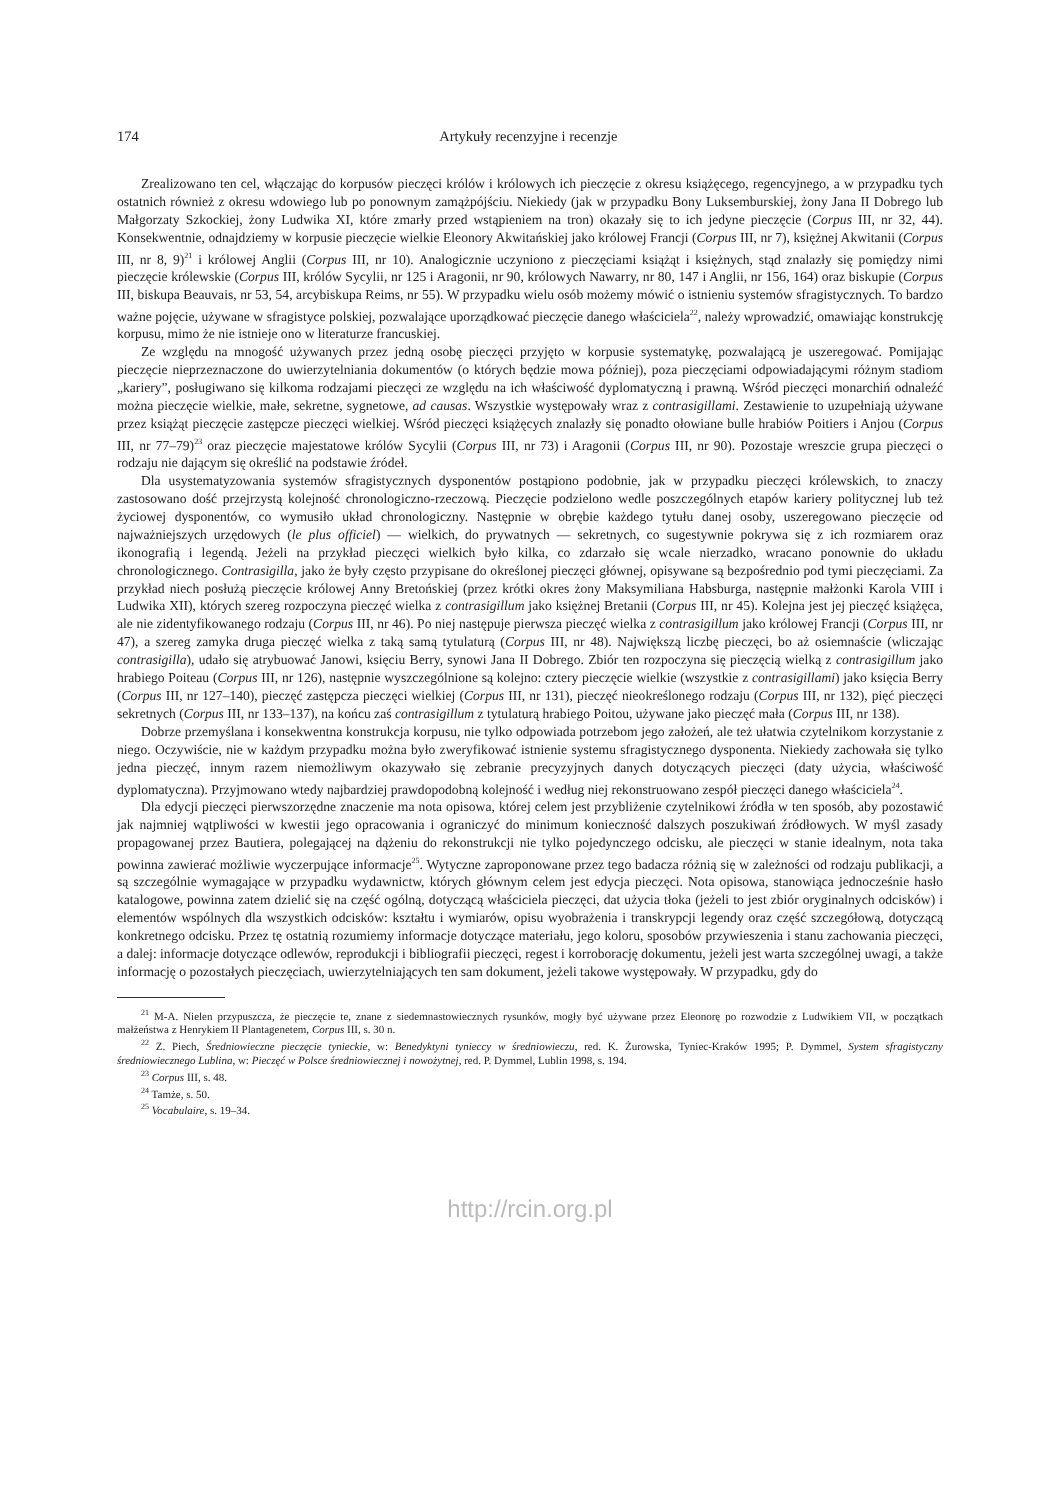174 Artykuły recenzyjne i recenzje
Zrealizowano ten cel, włączając do korpusów pieczęci królów i królowych ich pieczęcie z okresu książęcego, regencyjnego, a w przypadku tych ostatnich również z okresu wdowiego lub po ponownym zamążpójściu. Niekiedy (jak w przypadku Bony Luksemburskiej, żony Jana II Dobrego lub Małgorzaty Szkockiej, żony Ludwika XI, które zmarły przed wstąpieniem na tron) okazały się to ich jedyne pieczęcie (Corpus III, nr 32, 44). Konsekwentnie, odnajdziemy w korpusie pieczęcie wielkie Eleonory Akwitańskiej jako królowej Francji (Corpus III, nr 7), księżnej Akwitanii (Corpus III, nr 8, 9)<sup>21</sup> i królowej Anglii (Corpus III, nr 10). Analogicznie uczyniono z pieczęciami książąt i księżnych, stąd znalazły się pomiędzy nimi pieczęcie królewskie (Corpus III, królów Sycylii, nr 125 i Aragonii, nr 90, królowych Nawarry, nr 80, 147 i Anglii, nr 156, 164) oraz biskupie (Corpus III, biskupa Beauvais, nr 53, 54, arcybiskupa Reims, nr 55). W przypadku wielu osób możemy mówić o istnieniu systemów sfragistycznych. To bardzo ważne pojęcie, używane w sfragistyce polskiej, pozwalające uporządkować pieczęcie danego właściciela<sup>22</sup>, należy wprowadzić, omawiając konstrukcję korpusu, mimo że nie istnieje ono w literaturze francuskiej.
Ze względu na mnogość używanych przez jedną osobę pieczęci przyjęto w korpusie systematykę, pozwalającą je uszeregować. Pomijając pieczęcie nieprzeznaczone do uwierzytelniania dokumentów (o których będzie mowa później), poza pieczęciami odpowiadającymi różnym stadiom „kariery”, posługiwano się kilkoma rodzajami pieczęci ze względu na ich właściwość dyplomatyczną i prawną. Wśród pieczęci monarchiń odnaleźć można pieczęcie wielkie, małe, sekretne, sygnetowe, ad causas. Wszystkie występowały wraz z contrasigillami. Zestawienie to uzupełniają używane przez książąt pieczęcie zastępcze pieczęci wielkiej. Wśród pieczęci książęcych znalazły się ponadto ołowiane bulle hrabiów Poitiers i Anjou (Corpus III, nr 77–79)<sup>23</sup> oraz pieczęcie majestatowe królów Sycylii (Corpus III, nr 73) i Aragonii (Corpus III, nr 90). Pozostaje wreszcie grupa pieczęci o rodzaju nie dającym się określić na podstawie źródeł.
Dla usystematyzowania systemów sfragistycznych dysponentów postąpiono podobnie, jak w przypadku pieczęci królewskich, to znaczy zastosowano dość przejrzystą kolejność chronologiczno-rzeczową. Pieczęcie podzielono wedle poszczególnych etapów kariery politycznej lub też życiowej dysponentów, co wymusiło układ chronologiczny. Następnie w obrębie każdego tytułu danej osoby, uszeregowano pieczęcie od najważniejszych urzędowych (le plus officiel) — wielkich, do prywatnych — sekretnych, co sugestywnie pokrywa się z ich rozmiarem oraz ikonografią i legendą. Jeżeli na przykład pieczęci wielkich było kilka, co zdarzało się wcale nierzadko, wracano ponownie do układu chronologicznego. Contrasigilla, jako że były często przypisane do określonej pieczęci głównej, opisywane są bezpośrednio pod tymi pieczęciami. Za przykład niech posłużą pieczęcie królowej Anny Bretońskiej (przez krótki okres żony Maksymiliana Habsburga, następnie małżonki Karola VIII i Ludwika XII), których szereg rozpoczyna pieczęć wielka z contrasigillum jako księżnej Bretanii (Corpus III, nr 45). Kolejna jest jej pieczęć książęca, ale nie zidentyfikowanego rodzaju (Corpus III, nr 46). Po niej następuje pierwsza pieczęć wielka z contrasigillum jako królowej Francji (Corpus III, nr 47), a szereg zamyka druga pieczęć wielka z taką samą tytulaturą (Corpus III, nr 48). Największą liczbę pieczęci, bo aż osiemnaście (wliczając contrasigilla), udało się atrybuować Janowi, księciu Berry, synowi Jana II Dobrego. Zbiór ten rozpoczyna się pieczęcią wielką z contrasigillum jako hrabiego Poiteau (Corpus III, nr 126), następnie wyszczególnione są kolejno: cztery pieczęcie wielkie (wszystkie z contrasigillami) jako księcia Berry (Corpus III, nr 127–140), pieczęć zastępcza pieczęci wielkiej (Corpus III, nr 131), pieczęć nieokreślonego rodzaju (Corpus III, nr 132), pięć pieczęci sekretnych (Corpus III, nr 133–137), na końcu zaś contrasigillum z tytulaturą hrabiego Poitou, używane jako pieczęć mała (Corpus III, nr 138).
Dobrze przemyślana i konsekwentna konstrukcja korpusu, nie tylko odpowiada potrzebom jego założeń, ale też ułatwia czytelnikom korzystanie z niego. Oczywiście, nie w każdym przypadku można było zweryfikować istnienie systemu sfragistycznego dysponenta. Niekiedy zachowała się tylko jedna pieczęć, innym razem niemożliwym okazywało się zebranie precyzyjnych danych dotyczących pieczęci (daty użycia, właściwość dyplomatyczna). Przyjmowano wtedy najbardziej prawdopodobną kolejność i według niej rekonstruowano zespół pieczęci danego właściciela<sup>24</sup>.
Dla edycji pieczęci pierwszorzędne znaczenie ma nota opisowa, której celem jest przybliżenie czytelnikowi źródła w ten sposób, aby pozostawić jak najmniej wątpliwości w kwestii jego opracowania i ograniczyć do minimum konieczność dalszych poszukiwań źródłowych. W myśl zasady propagowanej przez Bautiera, polegającej na dążeniu do rekonstrukcji nie tylko pojedynczego odcisku, ale pieczęci w stanie idealnym, nota taka powinna zawierać możliwie wyczerpujące informacje<sup>25</sup>. Wytyczne zaproponowane przez tego badacza różnią się w zależności od rodzaju publikacji, a są szczególnie wymagające w przypadku wydawnictw, których głównym celem jest edycja pieczęci. Nota opisowa, stanowiąca jednocześnie hasło katalogowe, powinna zatem dzielić się na część ogólną, dotyczącą właściciela pieczęci, dat użycia tłoka (jeżeli to jest zbiór oryginalnych odcisków) i elementów wspólnych dla wszystkich odcisków: kształtu i wymiarów, opisu wyobrażenia i transkrypcji legendy oraz część szczegółową, dotyczącą konkretnego odcisku. Przez tę ostatnią rozumiemy informacje dotyczące materiału, jego koloru, sposobów przywieszenia i stanu zachowania pieczęci, a dalej: informacje dotyczące odlewów, reprodukcji i bibliografii pieczęci, regest i korroborację dokumentu, jeżeli jest warta szczególnej uwagi, a także informację o pozostałych pieczęciach, uwierzytelniających ten sam dokument, jeżeli takowe występowały. W przypadku, gdy do
<sup>21</sup> M-A. Nielen przypuszcza, że pieczęcie te, znane z siedemnastowiecznych rysunków, mogły być używane przez Eleonorę po rozwodzie z Ludwikiem VII, w początkach małżeństwa z Henrykiem II Plantagenetem, Corpus III, s. 30 n.
<sup>22</sup> Z. Piech, Średniowieczne pieczęcie tynieckie, w: Benedyktyni tynieccy w średniowieczu, red. K. Żurowska, Tyniec-Kraków 1995; P. Dymmel, System sfragistyczny średniowiecznego Lublina, w: Pieczęć w Polsce średniowiecznej i nowożytnej, red. P. Dymmel, Lublin 1998, s. 194.
<sup>23</sup> Corpus III, s. 48.
<sup>24</sup> Tamże, s. 50.
<sup>25</sup> Vocabulaire, s. 19–34.
http://rcin.org.pl